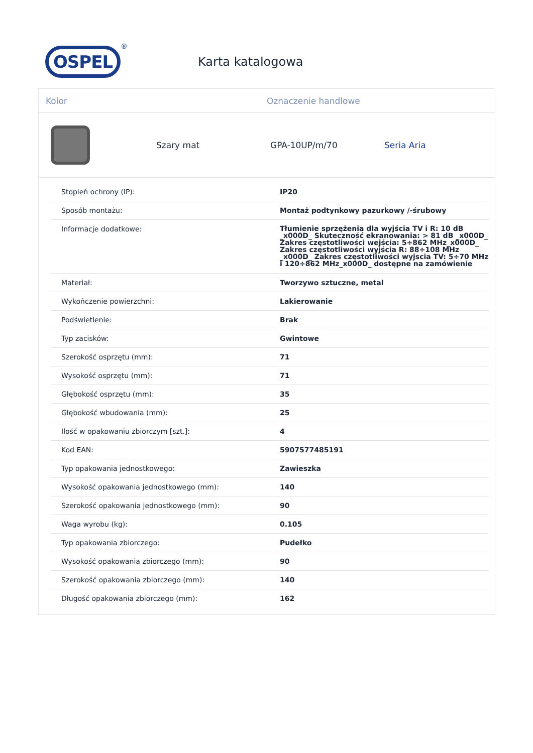OSPEL
®
Karta katalogowa
Kolor Oznaczenie handlowe
Szary mat GPA-10UP/m/70 Seria Aria
| Stopień ochrony (IP): | IP20 |
| Sposób montażu: | Montaż podtynkowy pazurkowy /-śrubowy |
| Informacje dodatkowe: | Tłumienie sprzężenia dla wyjścia TV i R: 10 dB _x000D_ Skuteczność ekranowania: > 81 dB _x000D_ Zakres częstotliwości wejścia: 5÷862 MHz_x000D_ Zakres częstotliwości wyjścia R: 88÷108 MHz _x000D_ Zakres częstotliwości wyjscia TV: 5÷70 MHz i 120÷862 MHz_x000D_ dostępne na zamówienie |
| Materiał: | Tworzywo sztuczne, metal |
| Wykończenie powierzchni: | Lakierowanie |
| Podświetlenie: | Brak |
| Typ zacisków: | Gwintowe |
| Szerokość osprzętu (mm): | 71 |
| Wysokość osprzętu (mm): | 71 |
| Głębokość osprzętu (mm): | 35 |
| Głębokość wbudowania (mm): | 25 |
| Ilość w opakowaniu zbiorczym [szt.]: | 4 |
| Kod EAN: | 5907577485191 |
| Typ opakowania jednostkowego: | Zawieszka |
| Wysokość opakowania jednostkowego (mm): | 140 |
| Szerokość opakowania jednostkowego (mm): | 90 |
| Waga wyrobu (kg): | 0.105 |
| Typ opakowania zbiorczego: | Pudełko |
| Wysokość opakowania zbiorczego (mm): | 90 |
| Szerokość opakowania zbiorczego (mm): | 140 |
| Długość opakowania zbiorczego (mm): | 162 |